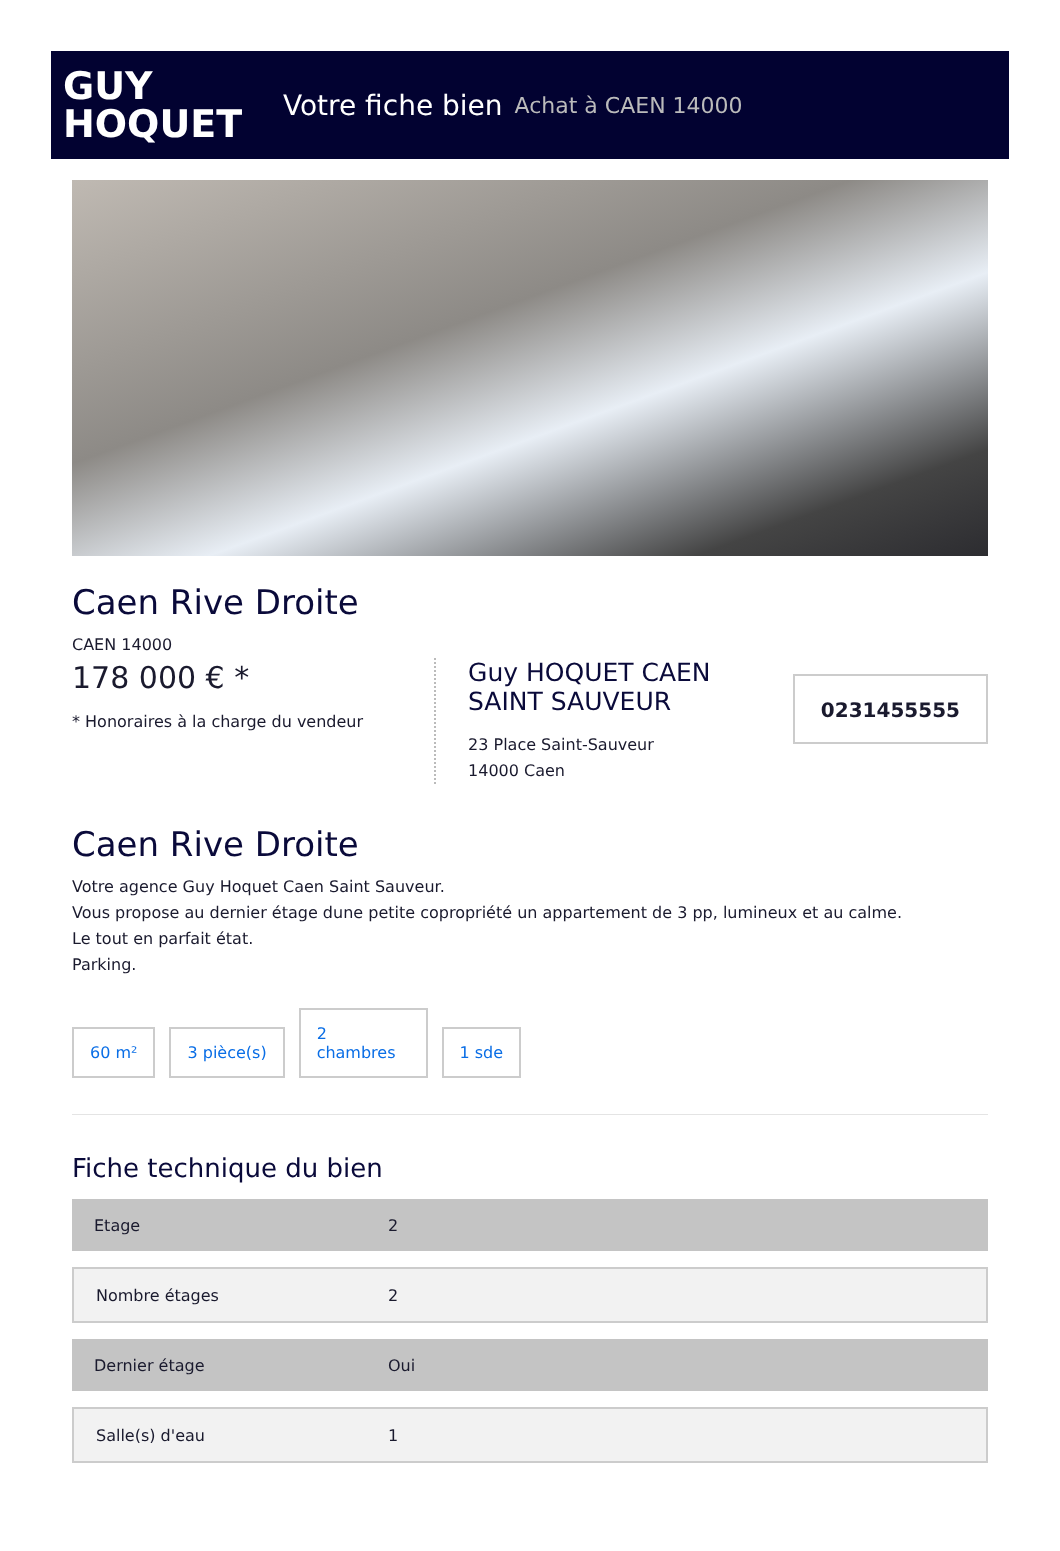GUY
HOQUET
Votre fiche bien Achat à CAEN 14000
Caen Rive Droite
CAEN 14000
178 000 € *
* Honoraires à la charge du vendeur
Guy HOQUET CAEN SAINT SAUVEUR
23 Place Saint-Sauveur
14000 Caen
0231455555
Caen Rive Droite
Votre agence Guy Hoquet Caen Saint Sauveur.
Vous propose au dernier étage dune petite copropriété un appartement de 3 pp, lumineux et au calme.
Le tout en parfait état.
Parking.
60 m²
3 pièce(s)
2
chambres
1 sde
Fiche technique du bien
| Etage | 2 |
| Nombre étages | 2 |
| Dernier étage | Oui |
| Salle(s) d'eau | 1 |